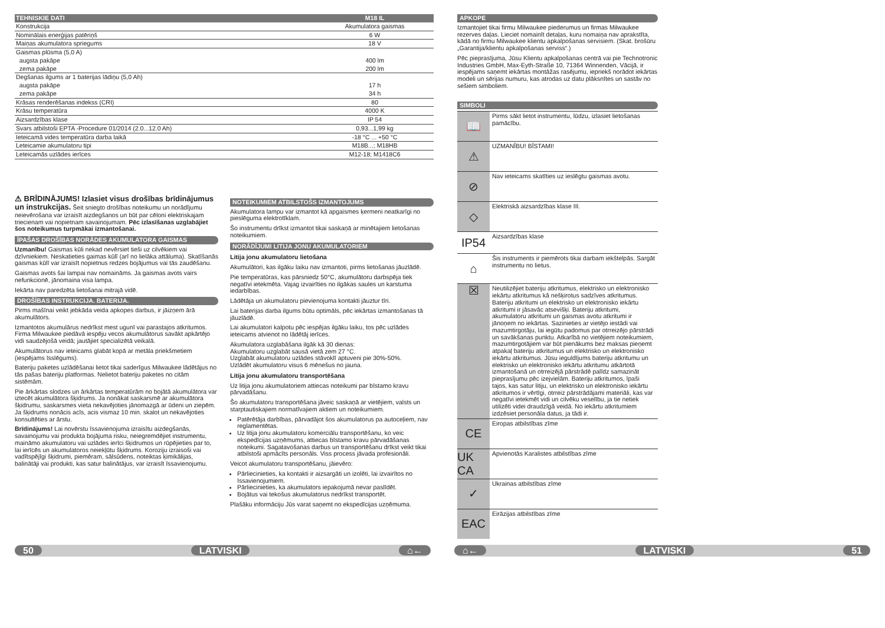| TEHNISKIE DATI | M18 IL |
| --- | --- |
| Konstrukcija | Akumulatora gaismas |
| Nominālais enerģijas patēriņš | 6 W |
| Maiņas akumulatora spriegums | 18 V |
| Gaismas plūsma (5,0 A) | |
| augsta pakāpe | 400 lm |
| zema pakāpe | 200 lm |
| Degšanas ilgums ar 1 baterijas lādiņu (5,0 Ah) | |
| augsta pakāpe | 17 h |
| zema pakāpe | 34 h |
| Krāsas renderēšanas indekss (CRI) | 80 |
| Krāsu temperatūra | 4000 K |
| Aizsardzības klase | IP 54 |
| Svars atbilstoši EPTA -Procedure 01/2014 (2.0...12.0 Ah) | 0,93...1,99 kg |
| Ieteicamā vides temperatūra darba laikā | -18 °C ... +50 °C |
| Leteicamie akumulatoru tipi | M18B...; M18HB |
| Leteicamās uzlādes ierīces | M12-18; M1418C6 |
⚠ BRĪDINĀJUMS! Izlasiet visus drošības brīdinājumus un instrukcijas. Šeit sniegto drošības noteikumu un norādījumu neievērošana var izraisīt aizdegšanos un būt par cēloni elektriskajam triecienam vai nopietnam savainojumam. Pēc izlasīšanas uzglabājiet šos noteikumus turpmākai izmantošanai.
ĪPAŠAS DROŠĪBAS NORĀDES AKUMULATORA GAISMAS
Uzmanību! Gaismas kūli nekad nevērsiet tieši uz cilvēkiem vai dzīvniekiem. Neskatieties gaimas kūlī (arī no lielāka attāluma). Skatīšanās gaismas kūlī var izraisīt nopietnus redzes bojājumus vai tās zaudēšanu.
Gaismas avots šai lampai nav nomaināms. Ja gaismas avots vairs nefunkcionē, jānomaina visa lampa.
Iekārta nav paredzēta lietošanai mitrajā vidē.
DROŠĪBAS INSTRUKCIJA. BATERIJA.
Pirms mašīnai veikt jebkāda veida apkopes darbus, ir jāizņem ārā akumulātors.
Izmantotos akumulārus nedrīkst mest ugunī vai parastajos atkritumos. Firma Milwaukee piedāvā iespēju vecos akumulātorus savākt apkārtējo vidi saudzējošā veidā; jautājiet specializētā veikalā.
Akumulātorus nav ieteicams glabāt kopā ar metāla priekšmetiem (iespējams īsslēgums).
Bateriju paketes uzlādēšanai lietot tikai saderīgus Milwaukee lādētājus no tās pašas bateriju platformas. Nelietot bateriju paketes no citām sistēmām.
Pie ārkārtas slodzes un ārkārtas temperatūrām no bojātā akumulātora var iztecēt akumulātora šķidrums. Ja nonākat saskarsmē ar akumulātora šķidrumu, saskarsmes vieta nekavējoties jānomazgā ar ūdeni un ziepēm. Ja šķidrums nonācis acīs, acis vismaz 10 min. skalot un nekavējoties konsultēties ar ārstu.
Brīdinājums! Lai novērstu īssavienojuma izraisītu aizdegšanās, savainojumu vai produkta bojājuma risku, neiegremdējiet instrumentu, maināmo akumulatoru vai uzlādes ierīci šķidrumos un rūpējieties par to, lai ierīcēs un akumulatoros neiekļūtu šķidrums. Koroziju izraisoši vai vadītspējīgi šķidrumi, piemēram, sālsūdens, noteiktas ķimikālijas, balinātāji vai produkti, kas satur balinātājus, var izraisīt īssavienojumu.
NOTEIKUMIEM ATBILSTOŠS IZMANTOJUMS
Akumulatora lampu var izmantot kā apgaismes ķermeni neatkarīgi no pieslēguma elektrotīklam.
Šo instrumentu drīkst izmantot tikai saskaņā ar minētajiem lietošanas noteikumiem.
NORĀDĪJUMI LITIJA JONU AKUMULATORIEM
Litija jonu akumulatoru lietošana
Akumulātori, kas ilgāku laiku nav izmantoti, pirms lietošanas jāuzlādē.
Pie temperatūras, kas pārsniedz 50°C, akumulātoru darbspēja tiek negatīvi ietekmēta. Vajag izvairīties no ilgākas saules un karstuma iedarbības.
Lādētāja un akumulatoru pievienojuma kontakti jāuztur tīri.
Lai baterijas darba ilgums būtu optimāls, pēc iekārtas izmantošanas tā jāuzlādē.
Lai akumulatori kalpotu pēc iespējas ilgāku laiku, tos pēc uzlādes ieteicams atvienot no lādētāj ierīces.
Akumulatora uzglabāšana ilgāk kā 30 dienas:
Akumulatoru uzglabāt sausā vietā zem 27 °C.
Uzglabāt akumulatoru uzlādes stāvoklī aptuveni pie 30%-50%.
Uzlādēt akumulatoru visus 6 mēnešus no jauna.
Litija jonu akumulatoru transportēšana
Uz litija jonu akumulatoriem attiecas noteikumi par bīstamo kravu pārvadāšanu.
Šo akumulatoru transportēšana jāveic saskaņā ar vietējiem, valsts un starptautiskajiem normatīvajiem aktiem un noteikumiem.
Patērētāja darbības, pārvadājot šos akumulatorus pa autoceļiem, nav reglamentētas.
Uz litija jonu akumulatoru komerciālu transportēšanu, ko veic ekspedīcijas uzņēmums, attiecas bīstamo kravu pārvadāšanas noteikumi. Sagatavošanas darbus un transportēšanu drīkst veikt tikai atbilstoši apmācīts personāls. Viss process jāvada profesionāli.
Veicot akumulatoru transportēšanu, jāievēro:
Pārliecinieties, ka kontakti ir aizsargāti un izolēti, lai izvairītos no īssavienojumiem.
Pārliecinieties, ka akumulators iepakojumā nevar paslīdēt.
Bojātus vai tekošus akumulatorus nedrīkst transportēt.
Plašāku informāciju Jūs varat saņemt no ekspedīcijas uzņēmuma.
APKOPE
Izmantojiet tikai firmu Milwaukee piederumus un firmas Milwaukee rezerves daļas. Lieciet nomainīt detaļas, kuru nomaiņa nav aprakstīta, kādā no firmu Milwaukee klientu apkalpošanas servisiem. (Skat. brošūru „Garantija/klientu apkalpošanas serviss“.)
Pēc pieprasījuma, Jūsu Klientu apkalpošanas centrā vai pie Technotronic Industries GmbH, Max-Eyth-Straße 10, 71364 Winnenden, Vācijā, ir iespējams saņemt iekārtas montāžas rasējumu, iepriekš norādot iekārtas modeli un sērijas numuru, kas atrodas uz datu plāksnītes un sastāv no sešiem simboliem.
SIMBOLI
📖
Pirms sākt lietot instrumentu, lūdzu, izlasiet lietošanas pamācību.
⚠
UZMANĪBU! BĪSTAMI!
⊘
Nav ieteicams skatīties uz ieslēgtu gaismas avotu.
◇
Elektriskā aizsardzības klase III.
IP54
Aizsardzības klase
⌂
Šis instruments ir piemērots tikai darbam iekštelpās. Sargāt instrumentu no lietus.
☒
Neutilizējiet bateriju atkritumus, elektrisko un elektronisko iekārtu atkritumus kā nešķirotus sadzīves atkritumus. Bateriju atkritumi un elektrisko un elektronisko iekārtu atkritumi ir jāsavāc atsevišķi. Bateriju atkritumi, akumulatoru atkritumi un gaismas avotu atkritumi ir jānoņem no iekārtas. Sazinieties ar vietējo iestādi vai mazumtirgotāju, lai iegūtu padomus par otrreizējo pārstrādi un savākšanas punktu. Atkarībā no vietējiem noteikumiem, mazumtirgotājiem var būt pienākums bez maksas pieņemt atpakaļ bateriju atkritumus un elektrisko un elektronisko iekārtu atkritumus. Jūsu ieguldījums bateriju atkritumu un elektrisko un elektronisko iekārtu atkritumu atkārtotā izmantošanā un otrreizējā pārstrādē palīdz samazināt pieprasījumu pēc izejvielām. Bateriju atkritumos, īpaši tajos, kas satur litiju, un elektrisko un elektronisko iekārtu atkritumos ir vērtīgi, otrreiz pārstrādājami materiāli, kas var negatīvi ietekmēt vidi un cilvēku veselību, ja tie netiek utilizēti videi draudzīgā veidā. No iekārtu atkritumiem izdzēsiet personāla datus, ja tādi ir.
CE
Eiropas atbilstības zīme
UK CA
Apvienotās Karalistes atbilstības zīme
✓
Ukrainas atbilstības zīme
EAC
Eirāzijas atbilstības zīme
50 LATVISKI ⌂← ⌂← LATVISKI 51